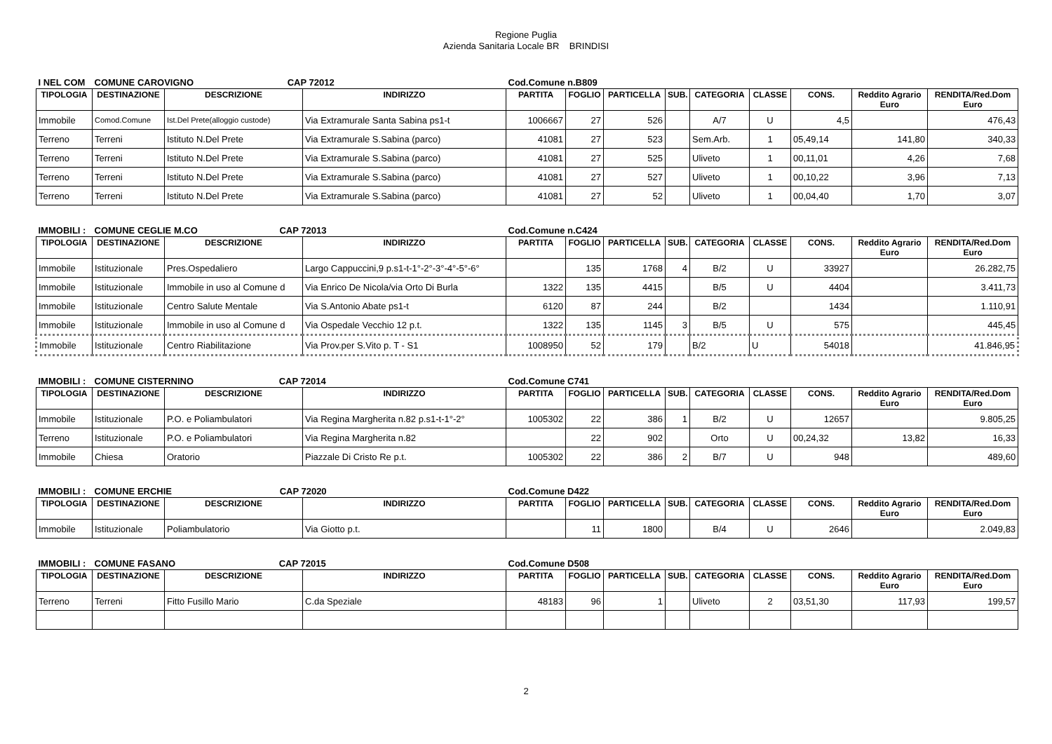Regione Puglia
Azienda Sanitaria Locale BR BRINDISI
| I NEL COM | COMUNE CAROVIGNO CAP 72012 | | | Cod.Comune n.B809 | | | | | | | | |
| TIPOLOGIA | DESTINAZIONE | DESCRIZIONE | INDIRIZZO | PARTITA | FOGLIO | PARTICELLA | SUB. | CATEGORIA | CLASSE | CONS. | Reddito Agrario Euro | RENDITA/Red.Dom Euro |
| Immobile | Comod.Comune | Ist.Del Prete(alloggio custode) | Via Extramurale Santa Sabina ps1-t | 1006667 | 27 | 526 | | A/7 | U | 4,5 | | 476,43 |
| Terreno | Terreni | Istituto N.Del Prete | Via Extramurale S.Sabina (parco) | 41081 | 27 | 523 | | Sem.Arb. | 1 | 05,49,14 | 141,80 | 340,33 |
| Terreno | Terreni | Istituto N.Del Prete | Via Extramurale S.Sabina (parco) | 41081 | 27 | 525 | | Uliveto | 1 | 00,11,01 | 4,26 | 7,68 |
| Terreno | Terreni | Istituto N.Del Prete | Via Extramurale S.Sabina (parco) | 41081 | 27 | 527 | | Uliveto | 1 | 00,10,22 | 3,96 | 7,13 |
| Terreno | Terreni | Istituto N.Del Prete | Via Extramurale S.Sabina (parco) | 41081 | 27 | 52 | | Uliveto | 1 | 00,04,40 | 1,70 | 3,07 |
| IMMOBILI : | COMUNE CEGLIE M.CO CAP 72013 | | | Cod.Comune n.C424 | | | | | | | | |
| TIPOLOGIA | DESTINAZIONE | DESCRIZIONE | INDIRIZZO | PARTITA | FOGLIO | PARTICELLA | SUB. | CATEGORIA | CLASSE | CONS. | Reddito Agrario Euro | RENDITA/Red.Dom Euro |
| Immobile | Istituzionale | Pres.Ospedaliero | Largo Cappuccini,9 p.s1-t-1°-2°-3°-4°-5°-6° | | 135 | 1768 | 4 | B/2 | U | 33927 | | 26.282,75 |
| Immobile | Istituzionale | Immobile in uso al Comune d | Via Enrico De Nicola/via Orto Di Burla | 1322 | 135 | 4415 | | B/5 | U | 4404 | | 3.411,73 |
| Immobile | Istituzionale | Centro Salute Mentale | Via S.Antonio Abate ps1-t | 6120 | 87 | 244 | | B/2 | | 1434 | | 1.110,91 |
| Immobile | Istituzionale | Immobile in uso al Comune d | Via Ospedale Vecchio 12 p.t. | 1322 | 135 | 1145 | 3 | B/5 | U | 575 | | 445,45 |
| Immobile | Istituzionale | Centro Riabilitazione | Via Prov.per S.Vito p. T - S1 | 1008950 | 52 | 179 | | B/2 | U | 54018 | | 41.846,95 |
| IMMOBILI : | COMUNE CISTERNINO CAP 72014 | | | Cod.Comune C741 | | | | | | | | |
| TIPOLOGIA | DESTINAZIONE | DESCRIZIONE | INDIRIZZO | PARTITA | FOGLIO | PARTICELLA | SUB. | CATEGORIA | CLASSE | CONS. | Reddito Agrario Euro | RENDITA/Red.Dom Euro |
| Immobile | Istituzionale | P.O. e Poliambulatori | Via Regina Margherita n.82 p.s1-t-1°-2° | 1005302 | 22 | 386 | 1 | B/2 | U | 12657 | | 9.805,25 |
| Terreno | Istituzionale | P.O. e Poliambulatori | Via Regina Margherita n.82 | | 22 | 902 | | Orto | U | 00,24,32 | 13,82 | 16,33 |
| Immobile | Chiesa | Oratorio | Piazzale Di Cristo Re p.t. | 1005302 | 22 | 386 | 2 | B/7 | U | 948 | | 489,60 |
| IMMOBILI : | COMUNE ERCHIE CAP 72020 | | | Cod.Comune D422 | | | | | | | | |
| TIPOLOGIA | DESTINAZIONE | DESCRIZIONE | INDIRIZZO | PARTITA | FOGLIO | PARTICELLA | SUB. | CATEGORIA | CLASSE | CONS. | Reddito Agrario Euro | RENDITA/Red.Dom Euro |
| Immobile | Istituzionale | Poliambulatorio | Via Giotto p.t. | | 11 | 1800 | | B/4 | U | 2646 | | 2.049,83 |
| IMMOBILI : | COMUNE FASANO CAP 72015 | | | Cod.Comune D508 | | | | | | | | |
| TIPOLOGIA | DESTINAZIONE | DESCRIZIONE | INDIRIZZO | PARTITA | FOGLIO | PARTICELLA | SUB. | CATEGORIA | CLASSE | CONS. | Reddito Agrario Euro | RENDITA/Red.Dom Euro |
| Terreno | Terreni | Fitto Fusillo Mario | C.da Speziale | 48183 | 96 | 1 | | Uliveto | 2 | 03,51,30 | 117,93 | 199,57 |
2